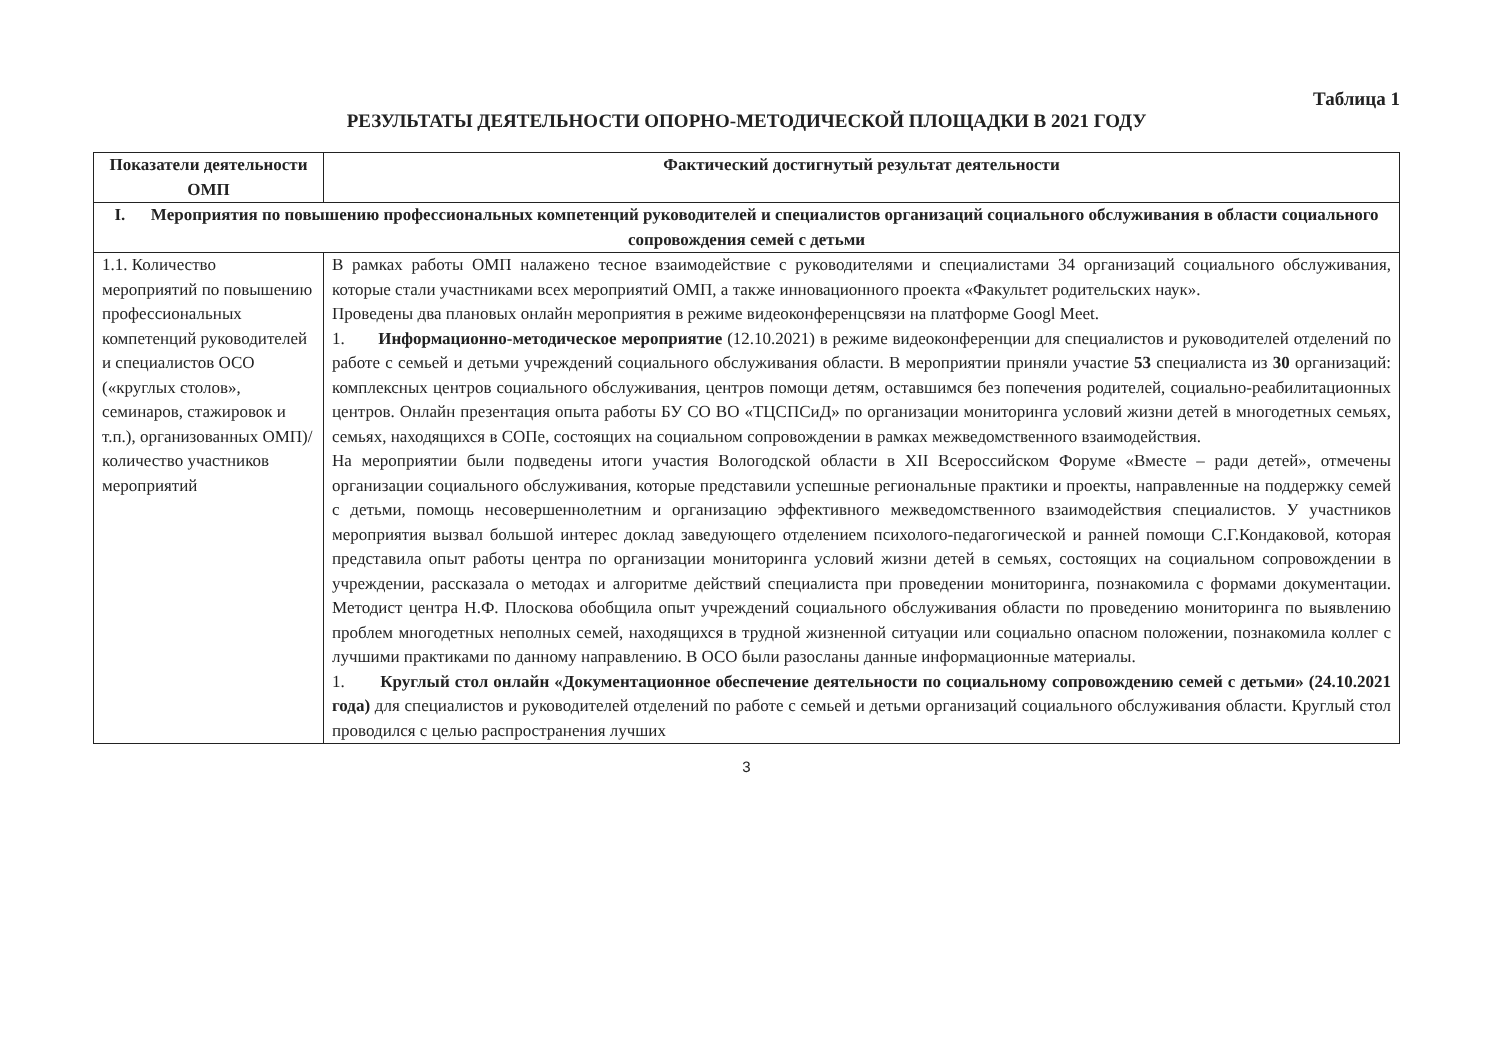Таблица 1
РЕЗУЛЬТАТЫ ДЕЯТЕЛЬНОСТИ ОПОРНО-МЕТОДИЧЕСКОЙ ПЛОЩАДКИ В 2021 ГОДУ
| Показатели деятельности ОМП | Фактический достигнутый результат деятельности |
| --- | --- |
| I. Мероприятия по повышению профессиональных компетенций руководителей и специалистов организаций социального обслуживания в области социального сопровождения семей с детьми | |
| 1.1. Количество мероприятий по повышению профессиональных компетенций руководителей и специалистов ОСО («круглых столов», семинаров, стажировок и т.п.), организованных ОМП)/ количество участников мероприятий | В рамках работы ОМП налажено тесное взаимодействие с руководителями и специалистами 34 организаций социального обслуживания, которые стали участниками всех мероприятий ОМП, а также инновационного проекта «Факультет родительских наук». Проведены два плановых онлайн мероприятия в режиме видеоконференцсвязи на платформе Googl Meet. 1. Информационно-методическое мероприятие (12.10.2021) в режиме видеоконференции для специалистов и руководителей отделений по работе с семьей и детьми учреждений социального обслуживания области. В мероприятии приняли участие 53 специалиста из 30 организаций: комплексных центров социального обслуживания, центров помощи детям, оставшимся без попечения родителей, социально-реабилитационных центров. Онлайн презентация опыта работы БУ СО ВО «ТЦСПСиД» по организации мониторинга условий жизни детей в многодетных семьях, семьях, находящихся в СОПе, состоящих на социальном сопровождении в рамках межведомственного взаимодействия. На мероприятии были подведены итоги участия Вологодской области в XII Всероссийском Форуме «Вместе – ради детей», отмечены организации социального обслуживания, которые представили успешные региональные практики и проекты, направленные на поддержку семей с детьми, помощь несовершеннолетним и организацию эффективного межведомственного взаимодействия специалистов. У участников мероприятия вызвал большой интерес доклад заведующего отделением психолого-педагогической и ранней помощи С.Г.Кондаковой, которая представила опыт работы центра по организации мониторинга условий жизни детей в семьях, состоящих на социальном сопровождении в учреждении, рассказала о методах и алгоритме действий специалиста при проведении мониторинга, познакомила с формами документации. Методист центра Н.Ф. Плоскова обобщила опыт учреждений социального обслуживания области по проведению мониторинга по выявлению проблем многодетных неполных семей, находящихся в трудной жизненной ситуации или социально опасном положении, познакомила коллег с лучшими практиками по данному направлению. В ОСО были разосланы данные информационные материалы. 1. Круглый стол онлайн «Документационное обеспечение деятельности по социальному сопровождению семей с детьми» (24.10.2021 года) для специалистов и руководителей отделений по работе с семьей и детьми организаций социального обслуживания области. Круглый стол проводился с целью распространения лучших |
3